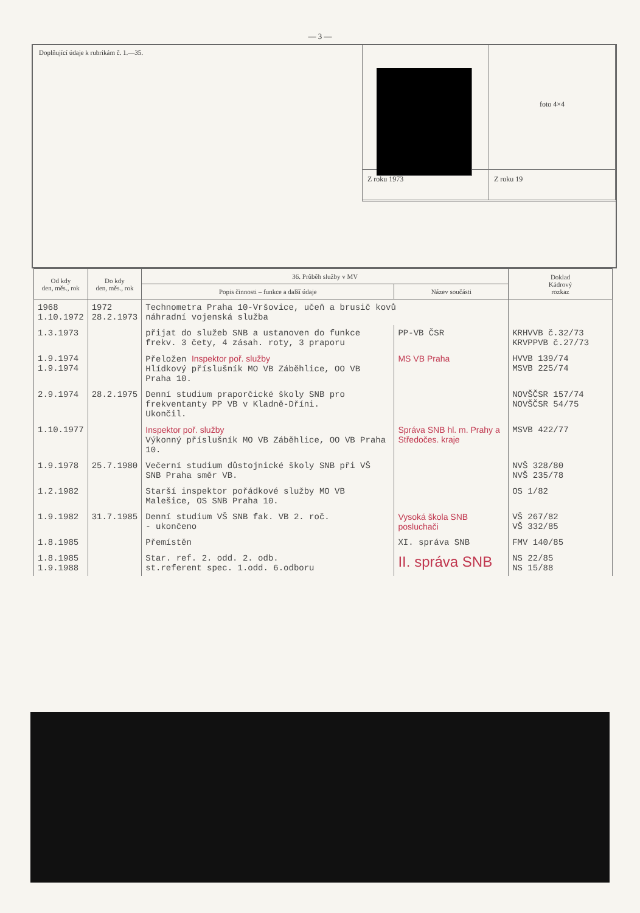— 3 —
Doplňující údaje k rubrikám č. 1.—35.
foto 4×4
Z roku 1973
Z roku 19
| Od kdy den, měs., rok | Do kdy den, měs., rok | 36. Průběh služby v MV | | Doklad Kádrový rozkaz |
| --- | --- | --- | --- | --- |
| | | Popis činnosti – funkce a další údaje | Název součásti | |
| 1968 1.10.1972 | 1972 28.2.1973 | Technometra Praha 10-Vršovice, učeň a brusič kovů náhradní vojenská služba | | |
| 1.3.1973 | | přijat do služeb SNB a ustanoven do funkce frekv. 3 čety, 4 zásah. roty, 3 praporu | PP-VB ČSR | KRHVVB č.32/73 KRVPPVB č.27/73 |
| 1.9.1974 1.9.1974 | | Přeložen Inspektor poř. služby Hlídkový příslušník MO VB Záběhlice, OO VB Praha 10. | MS VB Praha | HVVB 139/74 MSVB 225/74 |
| 2.9.1974 | 28.2.1975 | Denní studium praporčické školy SNB pro frekventanty PP VB v Kladně-Dříni. Ukončil. | | NOVŠČSR 157/74 NOVŠČSR 54/75 |
| 1.10.1977 | | Inspektor poř. služby Výkonný příslušník MO VB Záběhlice, OO VB Praha 10. | Správa SNB hl. m. Prahy a Středočes. kraje | MSVB 422/77 |
| 1.9.1978 | 25.7.1980 | Večerní studium důstojnické školy SNB při VŠ SNB Praha směr VB. | | NVŠ 328/80 NVŠ 235/78 |
| 1.2.1982 | | Starší inspektor pořádkové služby MO VB Malešice, OS SNB Praha 10. | | OS 1/82 |
| 1.9.1982 | 31.7.1985 | Denní studium VŠ SNB fak. VB 2. roč. - ukončeno | Vysoká škola SNB posluchači | VŠ 267/82 VŠ 332/85 |
| 1.8.1985 | | Přemístěn | XI. správa SNB | FMV 140/85 |
| 1.8.1985 1.9.1988 | | Star. ref. 2. odd. 2. odb. st.referent spec. 1.odd. 6.odboru | II. správa SNB | NS 22/85 NS 15/88 |